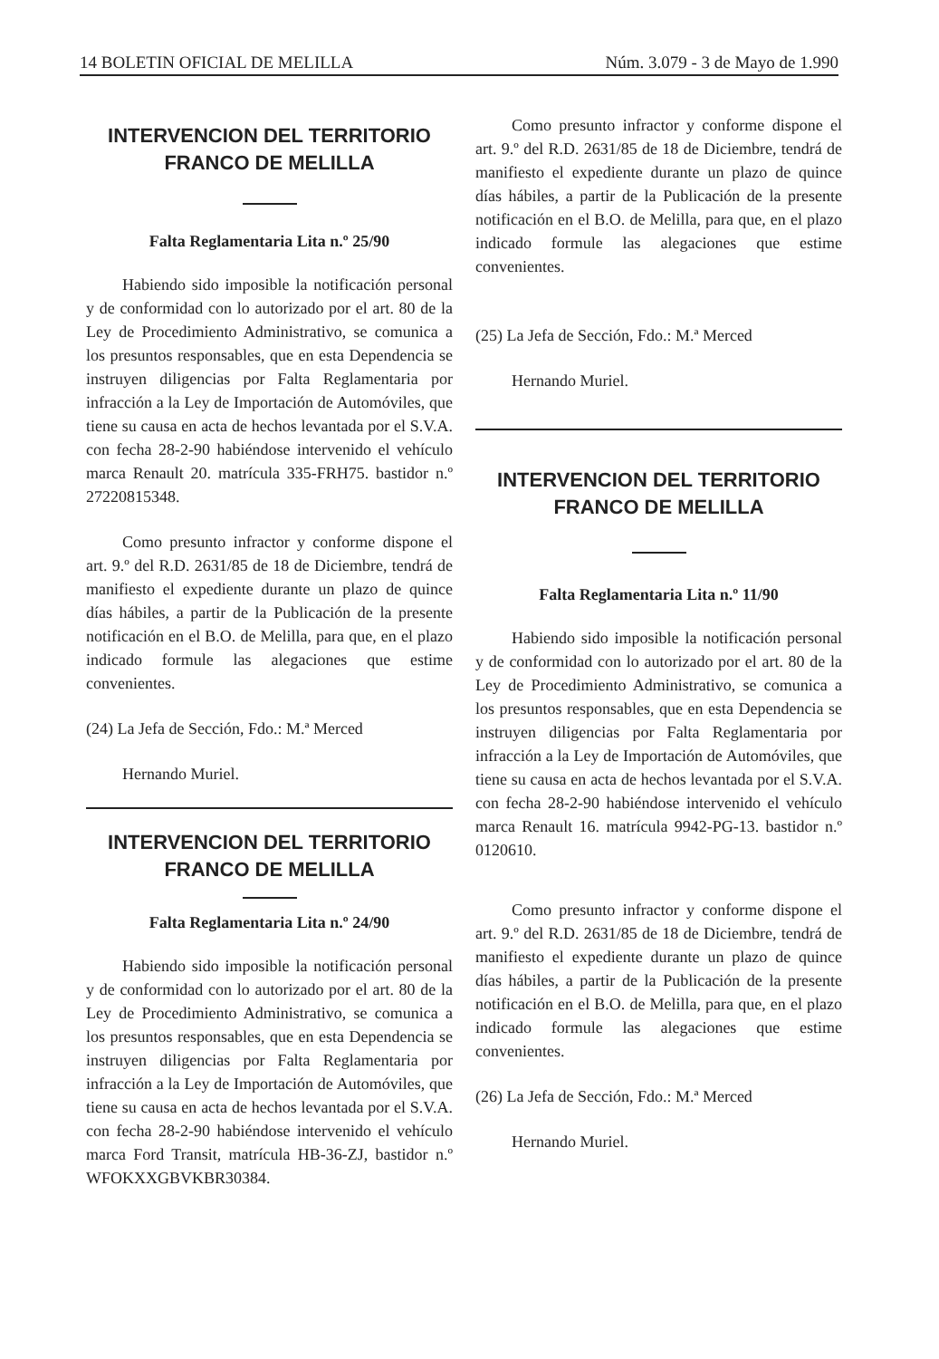14 BOLETIN OFICIAL DE MELILLA Núm. 3.079 - 3 de Mayo de 1.990
INTERVENCION DEL TERRITORIO
FRANCO DE MELILLA
Falta Reglamentaria Lita n.º 25/90
Habiendo sido imposible la notificación personal y de conformidad con lo autorizado por el art. 80 de la Ley de Procedimiento Administrativo, se comunica a los presuntos responsables, que en esta Dependencia se instruyen diligencias por Falta Reglamentaria por infracción a la Ley de Importación de Automóviles, que tiene su causa en acta de hechos levantada por el S.V.A. con fecha 28-2-90 habiéndose intervenido el vehículo marca Renault 20. matrícula 335-FRH75. bastidor n.º 27220815348.
Como presunto infractor y conforme dispone el art. 9.º del R.D. 2631/85 de 18 de Diciembre, tendrá de manifiesto el expediente durante un plazo de quince días hábiles, a partir de la Publicación de la presente notificación en el B.O. de Melilla, para que, en el plazo indicado formule las alegaciones que estime convenientes.
(24) La Jefa de Sección, Fdo.: M.ª Merced
Hernando Muriel.
INTERVENCION DEL TERRITORIO
FRANCO DE MELILLA
Falta Reglamentaria Lita n.º 24/90
Habiendo sido imposible la notificación personal y de conformidad con lo autorizado por el art. 80 de la Ley de Procedimiento Administrativo, se comunica a los presuntos responsables, que en esta Dependencia se instruyen diligencias por Falta Reglamentaria por infracción a la Ley de Importación de Automóviles, que tiene su causa en acta de hechos levantada por el S.V.A. con fecha 28-2-90 habiéndose intervenido el vehículo marca Ford Transit, matrícula HB-36-ZJ, bastidor n.º WFOKXXGBVKBR30384.
Como presunto infractor y conforme dispone el art. 9.º del R.D. 2631/85 de 18 de Diciembre, tendrá de manifiesto el expediente durante un plazo de quince días hábiles, a partir de la Publicación de la presente notificación en el B.O. de Melilla, para que, en el plazo indicado formule las alegaciones que estime convenientes.
(25) La Jefa de Sección, Fdo.: M.ª Merced
Hernando Muriel.
INTERVENCION DEL TERRITORIO
FRANCO DE MELILLA
Falta Reglamentaria Lita n.º 11/90
Habiendo sido imposible la notificación personal y de conformidad con lo autorizado por el art. 80 de la Ley de Procedimiento Administrativo, se comunica a los presuntos responsables, que en esta Dependencia se instruyen diligencias por Falta Reglamentaria por infracción a la Ley de Importación de Automóviles, que tiene su causa en acta de hechos levantada por el S.V.A. con fecha 28-2-90 habiéndose intervenido el vehículo marca Renault 16. matrícula 9942-PG-13. bastidor n.º 0120610.
Como presunto infractor y conforme dispone el art. 9.º del R.D. 2631/85 de 18 de Diciembre, tendrá de manifiesto el expediente durante un plazo de quince días hábiles, a partir de la Publicación de la presente notificación en el B.O. de Melilla, para que, en el plazo indicado formule las alegaciones que estime convenientes.
(26) La Jefa de Sección, Fdo.: M.ª Merced
Hernando Muriel.